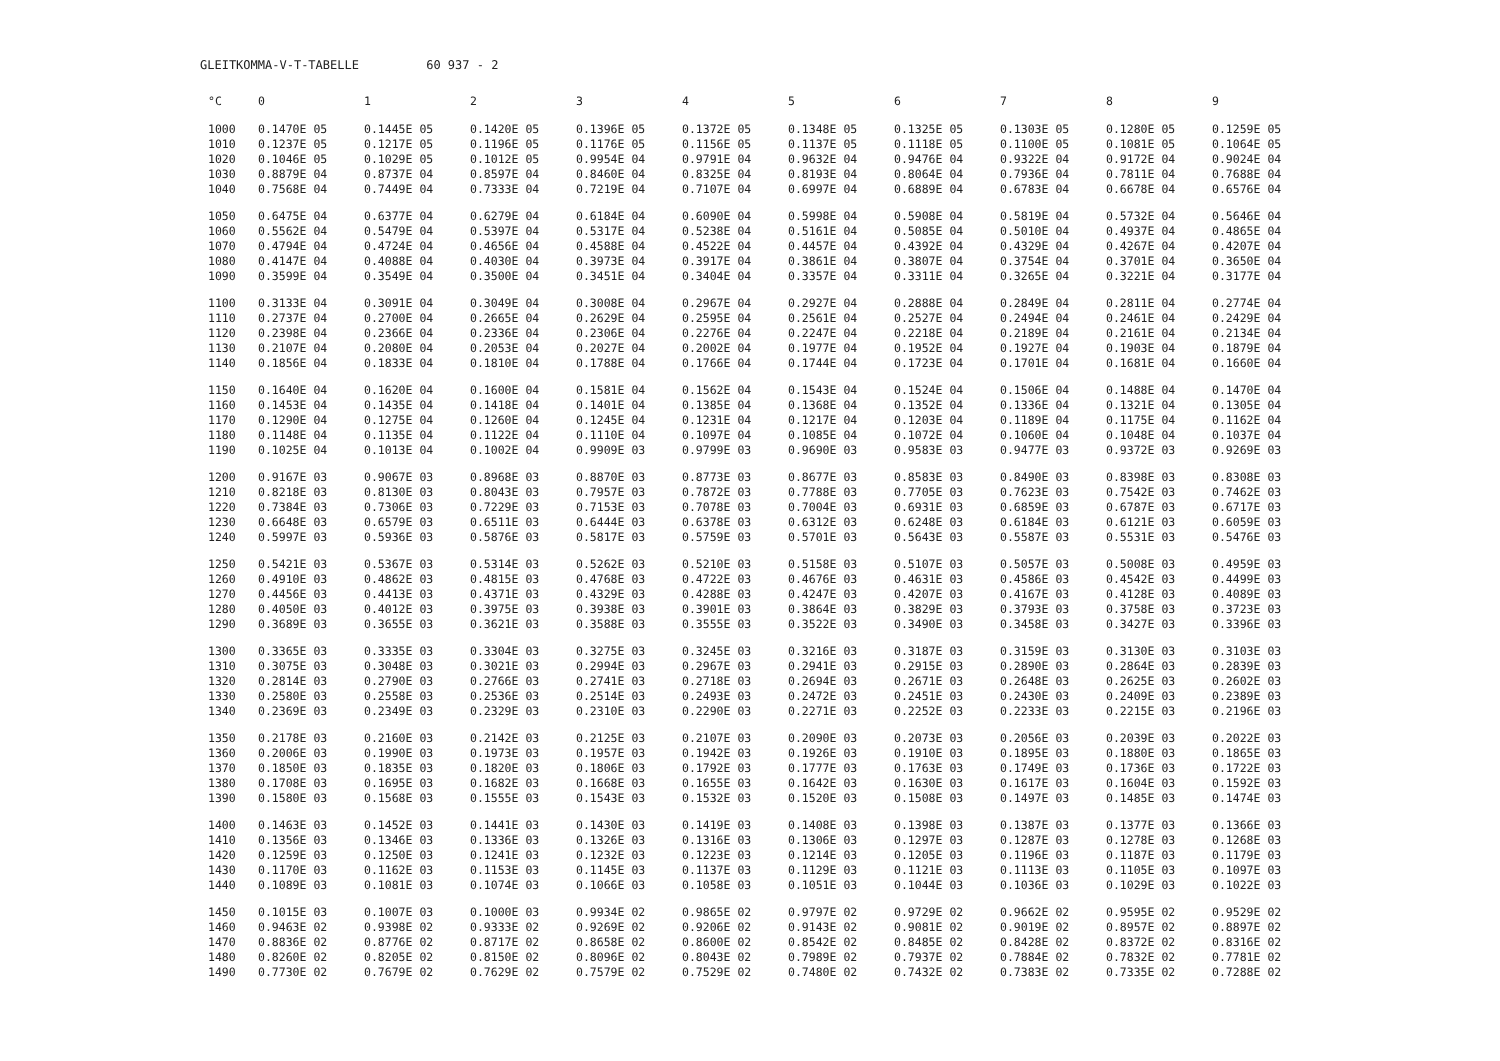GLEITKOMMA-V-T-TABELLE 60 937 - 2
| °C | 0 | 1 | 2 | 3 | 4 | 5 | 6 | 7 | 8 | 9 |
| --- | --- | --- | --- | --- | --- | --- | --- | --- | --- | --- |
| 1000 | 0.1470E 05 | 0.1445E 05 | 0.1420E 05 | 0.1396E 05 | 0.1372E 05 | 0.1348E 05 | 0.1325E 05 | 0.1303E 05 | 0.1280E 05 | 0.1259E 05 |
| 1010 | 0.1237E 05 | 0.1217E 05 | 0.1196E 05 | 0.1176E 05 | 0.1156E 05 | 0.1137E 05 | 0.1118E 05 | 0.1100E 05 | 0.1081E 05 | 0.1064E 05 |
| 1020 | 0.1046E 05 | 0.1029E 05 | 0.1012E 05 | 0.9954E 04 | 0.9791E 04 | 0.9632E 04 | 0.9476E 04 | 0.9322E 04 | 0.9172E 04 | 0.9024E 04 |
| 1030 | 0.8879E 04 | 0.8737E 04 | 0.8597E 04 | 0.8460E 04 | 0.8325E 04 | 0.8193E 04 | 0.8064E 04 | 0.7936E 04 | 0.7811E 04 | 0.7688E 04 |
| 1040 | 0.7568E 04 | 0.7449E 04 | 0.7333E 04 | 0.7219E 04 | 0.7107E 04 | 0.6997E 04 | 0.6889E 04 | 0.6783E 04 | 0.6678E 04 | 0.6576E 04 |
| 1050 | 0.6475E 04 | 0.6377E 04 | 0.6279E 04 | 0.6184E 04 | 0.6090E 04 | 0.5998E 04 | 0.5908E 04 | 0.5819E 04 | 0.5732E 04 | 0.5646E 04 |
| 1060 | 0.5562E 04 | 0.5479E 04 | 0.5397E 04 | 0.5317E 04 | 0.5238E 04 | 0.5161E 04 | 0.5085E 04 | 0.5010E 04 | 0.4937E 04 | 0.4865E 04 |
| 1070 | 0.4794E 04 | 0.4724E 04 | 0.4656E 04 | 0.4588E 04 | 0.4522E 04 | 0.4457E 04 | 0.4392E 04 | 0.4329E 04 | 0.4267E 04 | 0.4207E 04 |
| 1080 | 0.4147E 04 | 0.4088E 04 | 0.4030E 04 | 0.3973E 04 | 0.3917E 04 | 0.3861E 04 | 0.3807E 04 | 0.3754E 04 | 0.3701E 04 | 0.3650E 04 |
| 1090 | 0.3599E 04 | 0.3549E 04 | 0.3500E 04 | 0.3451E 04 | 0.3404E 04 | 0.3357E 04 | 0.3311E 04 | 0.3265E 04 | 0.3221E 04 | 0.3177E 04 |
| 1100 | 0.3133E 04 | 0.3091E 04 | 0.3049E 04 | 0.3008E 04 | 0.2967E 04 | 0.2927E 04 | 0.2888E 04 | 0.2849E 04 | 0.2811E 04 | 0.2774E 04 |
| 1110 | 0.2737E 04 | 0.2700E 04 | 0.2665E 04 | 0.2629E 04 | 0.2595E 04 | 0.2561E 04 | 0.2527E 04 | 0.2494E 04 | 0.2461E 04 | 0.2429E 04 |
| 1120 | 0.2398E 04 | 0.2366E 04 | 0.2336E 04 | 0.2306E 04 | 0.2276E 04 | 0.2247E 04 | 0.2218E 04 | 0.2189E 04 | 0.2161E 04 | 0.2134E 04 |
| 1130 | 0.2107E 04 | 0.2080E 04 | 0.2053E 04 | 0.2027E 04 | 0.2002E 04 | 0.1977E 04 | 0.1952E 04 | 0.1927E 04 | 0.1903E 04 | 0.1879E 04 |
| 1140 | 0.1856E 04 | 0.1833E 04 | 0.1810E 04 | 0.1788E 04 | 0.1766E 04 | 0.1744E 04 | 0.1723E 04 | 0.1701E 04 | 0.1681E 04 | 0.1660E 04 |
| 1150 | 0.1640E 04 | 0.1620E 04 | 0.1600E 04 | 0.1581E 04 | 0.1562E 04 | 0.1543E 04 | 0.1524E 04 | 0.1506E 04 | 0.1488E 04 | 0.1470E 04 |
| 1160 | 0.1453E 04 | 0.1435E 04 | 0.1418E 04 | 0.1401E 04 | 0.1385E 04 | 0.1368E 04 | 0.1352E 04 | 0.1336E 04 | 0.1321E 04 | 0.1305E 04 |
| 1170 | 0.1290E 04 | 0.1275E 04 | 0.1260E 04 | 0.1245E 04 | 0.1231E 04 | 0.1217E 04 | 0.1203E 04 | 0.1189E 04 | 0.1175E 04 | 0.1162E 04 |
| 1180 | 0.1148E 04 | 0.1135E 04 | 0.1122E 04 | 0.1110E 04 | 0.1097E 04 | 0.1085E 04 | 0.1072E 04 | 0.1060E 04 | 0.1048E 04 | 0.1037E 04 |
| 1190 | 0.1025E 04 | 0.1013E 04 | 0.1002E 04 | 0.9909E 03 | 0.9799E 03 | 0.9690E 03 | 0.9583E 03 | 0.9477E 03 | 0.9372E 03 | 0.9269E 03 |
| 1200 | 0.9167E 03 | 0.9067E 03 | 0.8968E 03 | 0.8870E 03 | 0.8773E 03 | 0.8677E 03 | 0.8583E 03 | 0.8490E 03 | 0.8398E 03 | 0.8308E 03 |
| 1210 | 0.8218E 03 | 0.8130E 03 | 0.8043E 03 | 0.7957E 03 | 0.7872E 03 | 0.7788E 03 | 0.7705E 03 | 0.7623E 03 | 0.7542E 03 | 0.7462E 03 |
| 1220 | 0.7384E 03 | 0.7306E 03 | 0.7229E 03 | 0.7153E 03 | 0.7078E 03 | 0.7004E 03 | 0.6931E 03 | 0.6859E 03 | 0.6787E 03 | 0.6717E 03 |
| 1230 | 0.6648E 03 | 0.6579E 03 | 0.6511E 03 | 0.6444E 03 | 0.6378E 03 | 0.6312E 03 | 0.6248E 03 | 0.6184E 03 | 0.6121E 03 | 0.6059E 03 |
| 1240 | 0.5997E 03 | 0.5936E 03 | 0.5876E 03 | 0.5817E 03 | 0.5759E 03 | 0.5701E 03 | 0.5643E 03 | 0.5587E 03 | 0.5531E 03 | 0.5476E 03 |
| 1250 | 0.5421E 03 | 0.5367E 03 | 0.5314E 03 | 0.5262E 03 | 0.5210E 03 | 0.5158E 03 | 0.5107E 03 | 0.5057E 03 | 0.5008E 03 | 0.4959E 03 |
| 1260 | 0.4910E 03 | 0.4862E 03 | 0.4815E 03 | 0.4768E 03 | 0.4722E 03 | 0.4676E 03 | 0.4631E 03 | 0.4586E 03 | 0.4542E 03 | 0.4499E 03 |
| 1270 | 0.4456E 03 | 0.4413E 03 | 0.4371E 03 | 0.4329E 03 | 0.4288E 03 | 0.4247E 03 | 0.4207E 03 | 0.4167E 03 | 0.4128E 03 | 0.4089E 03 |
| 1280 | 0.4050E 03 | 0.4012E 03 | 0.3975E 03 | 0.3938E 03 | 0.3901E 03 | 0.3864E 03 | 0.3829E 03 | 0.3793E 03 | 0.3758E 03 | 0.3723E 03 |
| 1290 | 0.3689E 03 | 0.3655E 03 | 0.3621E 03 | 0.3588E 03 | 0.3555E 03 | 0.3522E 03 | 0.3490E 03 | 0.3458E 03 | 0.3427E 03 | 0.3396E 03 |
| 1300 | 0.3365E 03 | 0.3335E 03 | 0.3304E 03 | 0.3275E 03 | 0.3245E 03 | 0.3216E 03 | 0.3187E 03 | 0.3159E 03 | 0.3130E 03 | 0.3103E 03 |
| 1310 | 0.3075E 03 | 0.3048E 03 | 0.3021E 03 | 0.2994E 03 | 0.2967E 03 | 0.2941E 03 | 0.2915E 03 | 0.2890E 03 | 0.2864E 03 | 0.2839E 03 |
| 1320 | 0.2814E 03 | 0.2790E 03 | 0.2766E 03 | 0.2741E 03 | 0.2718E 03 | 0.2694E 03 | 0.2671E 03 | 0.2648E 03 | 0.2625E 03 | 0.2602E 03 |
| 1330 | 0.2580E 03 | 0.2558E 03 | 0.2536E 03 | 0.2514E 03 | 0.2493E 03 | 0.2472E 03 | 0.2451E 03 | 0.2430E 03 | 0.2409E 03 | 0.2389E 03 |
| 1340 | 0.2369E 03 | 0.2349E 03 | 0.2329E 03 | 0.2310E 03 | 0.2290E 03 | 0.2271E 03 | 0.2252E 03 | 0.2233E 03 | 0.2215E 03 | 0.2196E 03 |
| 1350 | 0.2178E 03 | 0.2160E 03 | 0.2142E 03 | 0.2125E 03 | 0.2107E 03 | 0.2090E 03 | 0.2073E 03 | 0.2056E 03 | 0.2039E 03 | 0.2022E 03 |
| 1360 | 0.2006E 03 | 0.1990E 03 | 0.1973E 03 | 0.1957E 03 | 0.1942E 03 | 0.1926E 03 | 0.1910E 03 | 0.1895E 03 | 0.1880E 03 | 0.1865E 03 |
| 1370 | 0.1850E 03 | 0.1835E 03 | 0.1820E 03 | 0.1806E 03 | 0.1792E 03 | 0.1777E 03 | 0.1763E 03 | 0.1749E 03 | 0.1736E 03 | 0.1722E 03 |
| 1380 | 0.1708E 03 | 0.1695E 03 | 0.1682E 03 | 0.1668E 03 | 0.1655E 03 | 0.1642E 03 | 0.1630E 03 | 0.1617E 03 | 0.1604E 03 | 0.1592E 03 |
| 1390 | 0.1580E 03 | 0.1568E 03 | 0.1555E 03 | 0.1543E 03 | 0.1532E 03 | 0.1520E 03 | 0.1508E 03 | 0.1497E 03 | 0.1485E 03 | 0.1474E 03 |
| 1400 | 0.1463E 03 | 0.1452E 03 | 0.1441E 03 | 0.1430E 03 | 0.1419E 03 | 0.1408E 03 | 0.1398E 03 | 0.1387E 03 | 0.1377E 03 | 0.1366E 03 |
| 1410 | 0.1356E 03 | 0.1346E 03 | 0.1336E 03 | 0.1326E 03 | 0.1316E 03 | 0.1306E 03 | 0.1297E 03 | 0.1287E 03 | 0.1278E 03 | 0.1268E 03 |
| 1420 | 0.1259E 03 | 0.1250E 03 | 0.1241E 03 | 0.1232E 03 | 0.1223E 03 | 0.1214E 03 | 0.1205E 03 | 0.1196E 03 | 0.1187E 03 | 0.1179E 03 |
| 1430 | 0.1170E 03 | 0.1162E 03 | 0.1153E 03 | 0.1145E 03 | 0.1137E 03 | 0.1129E 03 | 0.1121E 03 | 0.1113E 03 | 0.1105E 03 | 0.1097E 03 |
| 1440 | 0.1089E 03 | 0.1081E 03 | 0.1074E 03 | 0.1066E 03 | 0.1058E 03 | 0.1051E 03 | 0.1044E 03 | 0.1036E 03 | 0.1029E 03 | 0.1022E 03 |
| 1450 | 0.1015E 03 | 0.1007E 03 | 0.1000E 03 | 0.9934E 02 | 0.9865E 02 | 0.9797E 02 | 0.9729E 02 | 0.9662E 02 | 0.9595E 02 | 0.9529E 02 |
| 1460 | 0.9463E 02 | 0.9398E 02 | 0.9333E 02 | 0.9269E 02 | 0.9206E 02 | 0.9143E 02 | 0.9081E 02 | 0.9019E 02 | 0.8957E 02 | 0.8897E 02 |
| 1470 | 0.8836E 02 | 0.8776E 02 | 0.8717E 02 | 0.8658E 02 | 0.8600E 02 | 0.8542E 02 | 0.8485E 02 | 0.8428E 02 | 0.8372E 02 | 0.8316E 02 |
| 1480 | 0.8260E 02 | 0.8205E 02 | 0.8150E 02 | 0.8096E 02 | 0.8043E 02 | 0.7989E 02 | 0.7937E 02 | 0.7884E 02 | 0.7832E 02 | 0.7781E 02 |
| 1490 | 0.7730E 02 | 0.7679E 02 | 0.7629E 02 | 0.7579E 02 | 0.7529E 02 | 0.7480E 02 | 0.7432E 02 | 0.7383E 02 | 0.7335E 02 | 0.7288E 02 |